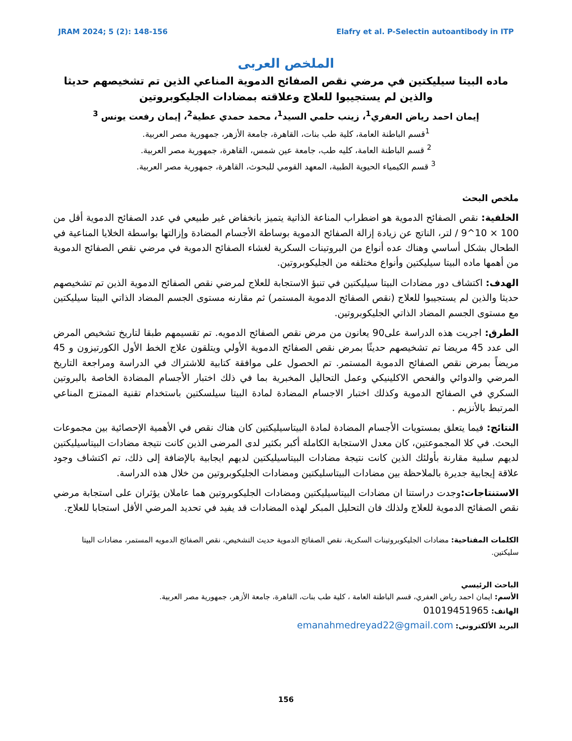JRAM 2024; 5 (2): 148-156 Elafry et al. P-Selectin autoantibody in ITP
الملخص العربى
ماده البيتا سيليكتين في مرضي نقص الصفائح الدموية المناعي الذين تم تشخيصهم حديثا والذين لم يستجيبوا للعلاج وعلاقته بمضادات الجليكوبروتين
إيمان احمد رياض العفري<sup>1</sup>، زينب حلمي السيد<sup>1</sup>، محمد حمدي عطية<sup>2</sup>، إيمان رفعت يونس <sup>3</sup>
<sup>1</sup> قسم الباطنة العامة، كلية طب بنات، القاهرة، جامعة الأزهر، جمهورية مصر العربية.
<sup>2</sup> قسم الباطنة العامة، كليه طب، جامعة عين شمس، القاهرة، جمهورية مصر العربية.
<sup>3</sup> قسم الكيمياء الحيوية الطبية، المعهد القومي للبحوث، القاهرة، جمهورية مصر العربية.
ملخص البحث
الخلفية: نقص الصفائح الدموية هو اضطراب المناعة الذاتية يتميز بانخفاض غير طبيعي في عدد الصفائح الدموية أقل من 100 × 10^9 / لتر، الناتج عن زيادة إزالة الصفائح الدموية بوساطة الأجسام المضادة وإزالتها بواسطة الخلايا المناعية في الطحال بشكل أساسي وهناك عده أنواع من البروتينات السكرية لغشاء الصفائح الدموية في مرضي نقص الصفائح الدموية من أهمها ماده البيتا سيليكتين وأنواع مختلفه من الجليكوبروتين.
الهدف: اكتشاف دور مضادات البيتا سيليكتين في تنبؤ الاستجابة للعلاج لمرضي نقص الصفائح الدموية الذين تم تشخيصهم حديثا والذين لم يستجيبوا للعلاج (نقص الصفائح الدموية المستمر) ثم مقارنه مستوى الجسم المضاد الذاتي البيتا سيليكتين مع مستوى الجسم المضاد الذاتي الجليكوبروتين.
الطرق: اجريت هذه الدراسة على90 يعانون من مرض نقص الصفائح الدمويه. تم تقسيمهم طبقا لتاريخ تشخيص المرض الى عدد 45 مريضا تم تشخيصهم حديثًا بمرض نقص الصفائح الدموية الأولي ويتلقون علاج الخط الأول الكورتيزون و 45 مريضاً بمرض نقص الصفائح الدموية المستمر. تم الحصول على موافقة كتابية للاشتراك في الدراسة ومراجعة التاريخ المرضي والدوائي والفحص الاكلينيكي وعمل التحاليل المخبرية بما في ذلك اختبار الأجسام المضادة الخاصة بالبروتين السكري في الصفائح الدموية وكذلك اختبار الاجسام المضادة لمادة البيتا سيلسكتين باستخدام تقنية الممتزج المناعي المرتبط بالأنزيم .
النتائج: فيما يتعلق بمستويات الأجسام المضادة لمادة البيتاسيليكتين كان هناك نقص في الأهمية الإحصائية بين مجموعات البحث. في كلا المجموعتين، كان معدل الاستجابة الكاملة أكبر بكثير لدى المرضى الذين كانت نتيجة مضادات البيتاسيليكتين لديهم سلبية مقارنة بأولئك الذين كانت نتيجة مضادات البيتاسيليكتين لديهم ايجابية بالإضافة إلى ذلك، تم اكتشاف وجود علاقة إيجابية جديرة بالملاحظة بين مضادات البيتاسليكتين ومضادات الجليكوبروتين من خلال هذه الدراسة.
الاستنتاجات: وجدت دراستنا ان مضادات البيتاسيليكتين ومضادات الجليكوبروتين هما عاملان يؤثران على استجابة مرضي نقص الصفائح الدموية للعلاج ولذلك فان التحليل المبكر لهذه المضادات قد يفيد في تحديد المرضي الأقل استجابا للعلاج.
الكلمات المفتاحية: مضادات الجليكوبروتينات السكرية، نقص الصفائح الدموية حديث التشخيص، نقص الصفائخ الدمويه المستمر، مضادات البيتا سليكتين.
الباحث الرئيسي
الأسم: ايمان احمد رياض العفري، قسم الباطنة العامة ، كلية طب بنات، القاهرة، جامعة الأزهر، جمهورية مصر العربية.
الهاتف: 01019451965
البريد الألكترونى: emanahmedreyad22@gmail.com
156